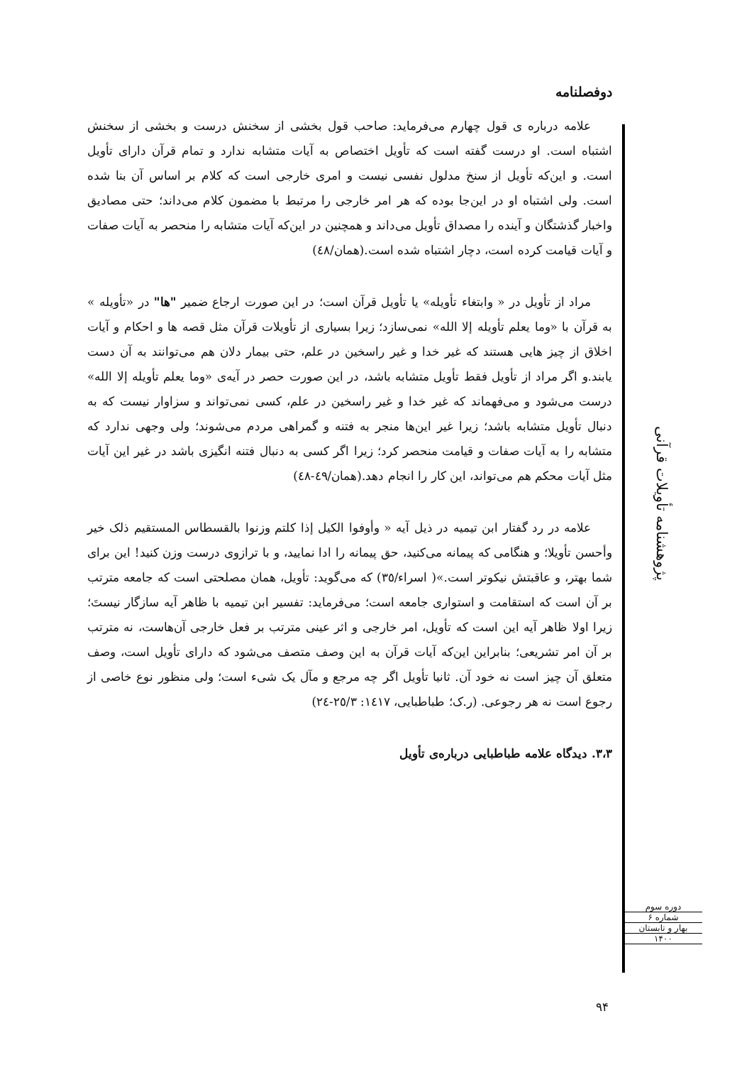دوفصلنامه
پژوهشنامه تأویلات قرآنی
علامه درباره ی قول چهارم می‌فرماید: صاحب قول بخشی از سخنش درست و بخشی از سخنش اشتباه است. او درست گفته است که تأویل اختصاص به آیات متشابه ندارد و تمام قرآن دارای تأویل است. و این‌که تأویل از سنخ مدلول نفسی نیست و امری خارجی است که کلام بر اساس آن بنا شده است. ولی اشتباه او در این‌جا بوده که هر امر خارجی را مرتبط با مضمون کلام می‌داند؛ حتی مصادیق واخبار گذشتگان و آینده را مصداق تأویل می‌داند و همچنین در این‌که آیات متشابه را منحصر به آیات صفات و آیات قیامت کرده است، دچار اشتباه شده است.(همان/٤٨)
مراد از تأویل در « وابتغاء تأویله» یا تأویل قرآن است؛ در این صورت ارجاع ضمیر "ها" در «تأویله » به قرآن با «وما یعلم تأویله إلا الله» نمی‌سازد؛ زیرا بسیاری از تأویلات قرآن مثل قصه ها و احکام و آیات اخلاق از چیز هایی هستند که غیر خدا و غیر راسخین در علم، حتی بیمار دلان هم می‌توانند به آن دست یابند.و اگر مراد از تأویل فقط تأویل متشابه باشد، در این صورت حصر در آیه‌ی «وما یعلم تأویله إلا الله» درست می‌شود و می‌فهماند که غیر خدا و غیر راسخین در علم، کسی نمی‌تواند و سزاوار نیست که به دنبال تأویل متشابه باشد؛ زیرا غیر این‌ها منجر به فتنه و گمراهی مردم می‌شوند؛ ولی وجهی ندارد که متشابه را به آیات صفات و قیامت منحصر کرد؛ زیرا اگر کسی به دنبال فتنه انگیزی باشد در غیر این آیات مثل آیات محکم هم می‌تواند، این کار را انجام دهد.(همان/٤٩-٤٨)
علامه در رد گفتار ابن تیمیه در ذیل آیه « وأوفوا الکیل إذا کلتم وزنوا بالقسطاس المستقیم ذلک خیر وأحسن تأویلا؛ و هنگامی که پیمانه می‌کنید، حق پیمانه را ادا نمایید، و با ترازوی درست وزن کنید! این برای شما بهتر، و عاقبتش نیکوتر است.»( اسراء/٣٥) که می‌گوید: تأویل، همان مصلحتی است که جامعه مترتب بر آن است که استقامت و استواری جامعه است؛ می‌فرماید: تفسیر ابن تیمیه با ظاهر آیه سازگار نیستَ؛ زیرا اولا ظاهر آیه این است که تأویل، امر خارجی و اثر عینی مترتب بر فعل خارجی آن‌هاست، نه مترتب بر آن امر تشریعی؛ بنابراین این‌که آیات قرآن به این وصف متصف می‌شود که دارای تأویل است، وصف متعلق آن چیز است نه خود آن. ثانیا تأویل اگر چه مرجع و مآل یک شیء است؛ ولی منظور نوع خاصی از رجوع است نه هر رجوعی. (ر.ک؛ طباطبایی، ١٤١٧: ٢٥/٣-٢٤)
٣،٣. دیدگاه علامه طباطبایی درباره‌ی تأویل
دوره سوم
شماره ۶
بهار و تابستان
۱۴۰۰
۹۴